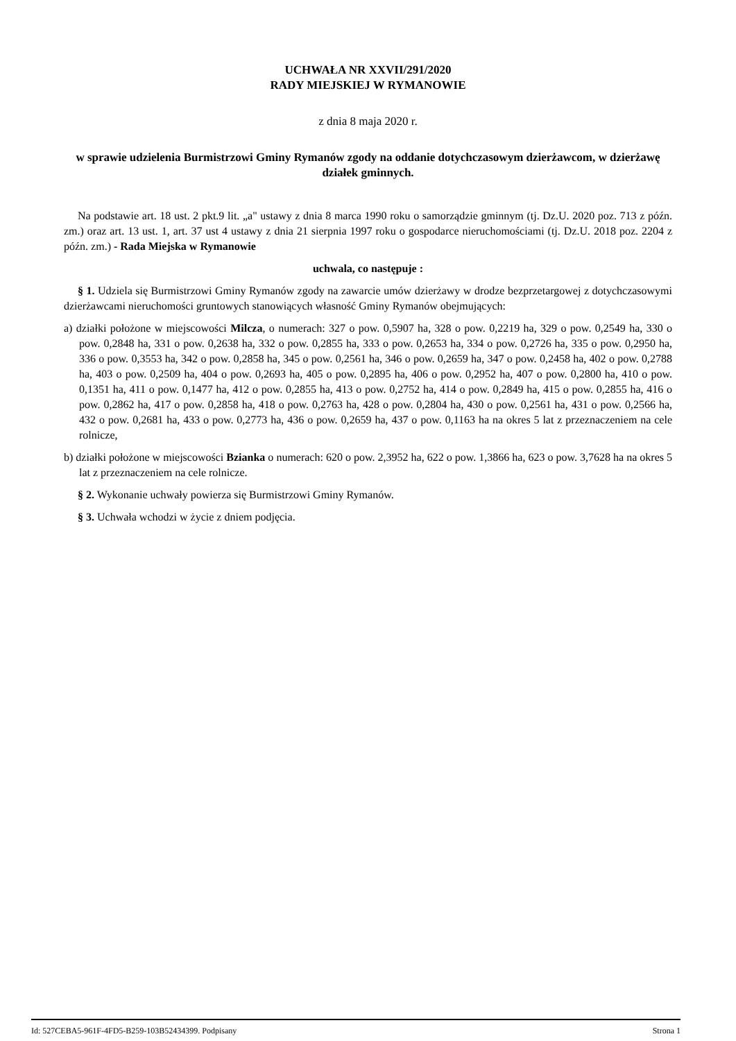UCHWAŁA NR XXVII/291/2020
RADY MIEJSKIEJ W RYMANOWIE
z dnia 8 maja 2020 r.
w sprawie udzielenia Burmistrzowi Gminy Rymanów zgody na oddanie dotychczasowym dzierżawcom, w dzierżawę działek gminnych.
Na podstawie art. 18 ust. 2 pkt.9 lit. „a" ustawy z dnia 8 marca 1990 roku o samorządzie gminnym (tj. Dz.U. 2020 poz. 713 z późn. zm.) oraz art. 13 ust. 1, art. 37 ust 4 ustawy z dnia 21 sierpnia 1997 roku o gospodarce nieruchomościami (tj. Dz.U. 2018 poz. 2204 z późn. zm.) - Rada Miejska w Rymanowie
uchwala, co następuje :
§ 1. Udziela się Burmistrzowi Gminy Rymanów zgody na zawarcie umów dzierżawy w drodze bezprzetargowej z dotychczasowymi dzierżawcami nieruchomości gruntowych stanowiących własność Gminy Rymanów obejmujących:
a) działki położone w miejscowości Milcza, o numerach: 327 o pow. 0,5907 ha, 328 o pow. 0,2219 ha, 329 o pow. 0,2549 ha, 330 o pow. 0,2848 ha, 331 o pow. 0,2638 ha, 332 o pow. 0,2855 ha, 333 o pow. 0,2653 ha, 334 o pow. 0,2726 ha, 335 o pow. 0,2950 ha, 336 o pow. 0,3553 ha, 342 o pow. 0,2858 ha, 345 o pow. 0,2561 ha, 346 o pow. 0,2659 ha, 347 o pow. 0,2458 ha, 402 o pow. 0,2788 ha, 403 o pow. 0,2509 ha, 404 o pow. 0,2693 ha, 405 o pow. 0,2895 ha, 406 o pow. 0,2952 ha, 407 o pow. 0,2800 ha, 410 o pow. 0,1351 ha, 411 o pow. 0,1477 ha, 412 o pow. 0,2855 ha, 413 o pow. 0,2752 ha, 414 o pow. 0,2849 ha, 415 o pow. 0,2855 ha, 416 o pow. 0,2862 ha, 417 o pow. 0,2858 ha, 418 o pow. 0,2763 ha, 428 o pow. 0,2804 ha, 430 o pow. 0,2561 ha, 431 o pow. 0,2566 ha, 432 o pow. 0,2681 ha, 433 o pow. 0,2773 ha, 436 o pow. 0,2659 ha, 437 o pow. 0,1163 ha na okres 5 lat z przeznaczeniem na cele rolnicze,
b) działki położone w miejscowości Bzianka o numerach: 620 o pow. 2,3952 ha, 622 o pow. 1,3866 ha, 623 o pow. 3,7628 ha na okres 5 lat z przeznaczeniem na cele rolnicze.
§ 2. Wykonanie uchwały powierza się Burmistrzowi Gminy Rymanów.
§ 3. Uchwała wchodzi w życie z dniem podjęcia.
Id: 527CEBA5-961F-4FD5-B259-103B52434399. Podpisany Strona 1